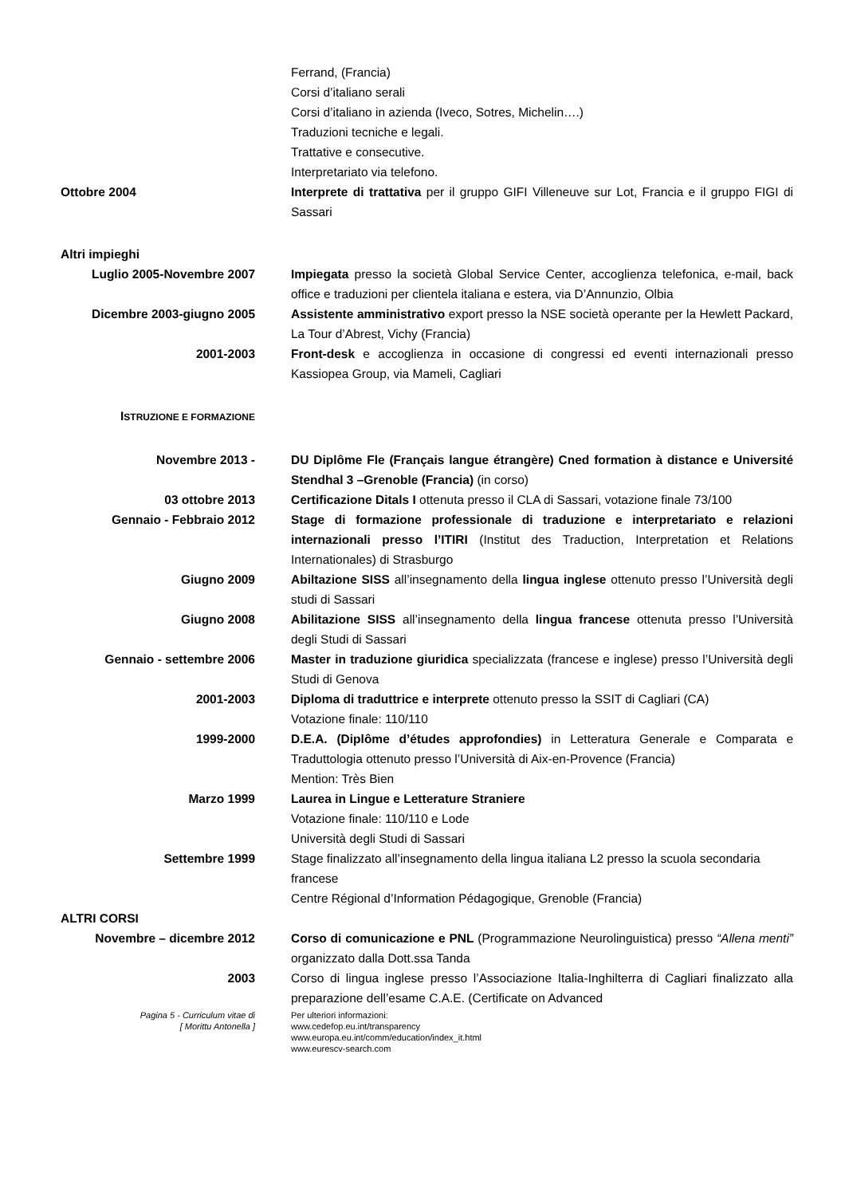Ferrand, (Francia)
Corsi d’italiano serali
Corsi d’italiano in azienda (Iveco, Sotres, Michelin….)
Traduzioni tecniche e legali.
Trattative e consecutive.
Interpretariato via telefono.
Ottobre 2004 Interprete di trattativa per il gruppo GIFI Villeneuve sur Lot, Francia e il gruppo FIGI di Sassari
Altri impieghi
Luglio 2005-Novembre 2007 Impiegata presso la società Global Service Center, accoglienza telefonica, e-mail, back office e traduzioni per clientela italiana e estera, via D’Annunzio, Olbia
Dicembre 2003-giugno 2005 Assistente amministrativo export presso la NSE società operante per la Hewlett Packard, La Tour d’Abrest, Vichy (Francia)
2001-2003 Front-desk e accoglienza in occasione di congressi ed eventi internazionali presso Kassiopea Group, via Mameli, Cagliari
ISTRUZIONE E FORMAZIONE
Novembre 2013 - DU Diplôme Fle (Français langue étrangère) Cned formation à distance e Université Stendhal 3 –Grenoble (Francia) (in corso)
03 ottobre 2013 Certificazione Ditals I ottenuta presso il CLA di Sassari, votazione finale 73/100
Gennaio - Febbraio 2012 Stage di formazione professionale di traduzione e interpretariato e relazioni internazionali presso l’ITIRI (Institut des Traduction, Interpretation et Relations Internationales) di Strasburgo
Giugno 2009 Abiltazione SISS all’insegnamento della lingua inglese ottenuto presso l’Università degli studi di Sassari
Giugno 2008 Abilitazione SISS all’insegnamento della lingua francese ottenuta presso l’Università degli Studi di Sassari
Gennaio - settembre 2006 Master in traduzione giuridica specializzata (francese e inglese) presso l’Università degli Studi di Genova
2001-2003 Diploma di traduttrice e interprete ottenuto presso la SSIT di Cagliari (CA)
Votazione finale: 110/110
1999-2000 D.E.A. (Diplôme d’études approfondies) in Letteratura Generale e Comparata e Traduttologia ottenuto presso l’Università di Aix-en-Provence (Francia)
Mention: Très Bien
Marzo 1999 Laurea in Lingue e Letterature Straniere
Votazione finale: 110/110 e Lode
Università degli Studi di Sassari
Settembre 1999 Stage finalizzato all’insegnamento della lingua italiana L2 presso la scuola secondaria francese
Centre Régional d’Information Pédagogique, Grenoble (Francia)
ALTRI CORSI
Novembre – dicembre 2012 Corso di comunicazione e PNL (Programmazione Neurolinguistica) presso “Allena menti” organizzato dalla Dott.ssa Tanda
2003 Corso di lingua inglese presso l’Associazione Italia-Inghilterra di Cagliari finalizzato alla preparazione dell’esame C.A.E. (Certificate on Advanced
Pagina 5 - Curriculum vitae di
[ Morittu Antonella ]
Per ulteriori informazioni:
www.cedefop.eu.int/transparency
www.europa.eu.int/comm/education/index_it.html
www.eurescv-search.com